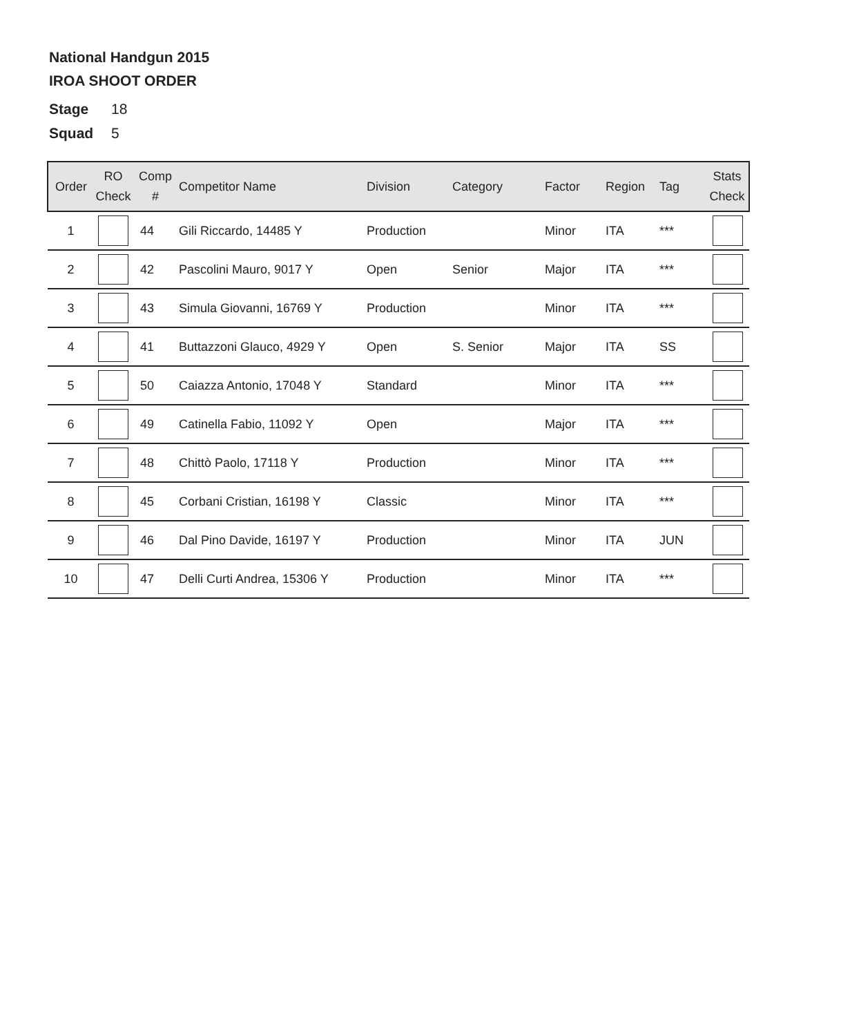National Handgun 2015
IROA SHOOT ORDER
Stage 18
Squad 5
| Order | RO Check | Comp # | Competitor Name | Division | Category | Factor | Region | Tag | Stats Check |
| --- | --- | --- | --- | --- | --- | --- | --- | --- | --- |
| 1 | | 44 | Gili Riccardo, 14485 Y | Production | | Minor | ITA | *** | |
| 2 | | 42 | Pascolini Mauro, 9017 Y | Open | Senior | Major | ITA | *** | |
| 3 | | 43 | Simula Giovanni, 16769 Y | Production | | Minor | ITA | *** | |
| 4 | | 41 | Buttazzoni Glauco, 4929 Y | Open | S. Senior | Major | ITA | SS | |
| 5 | | 50 | Caiazza Antonio, 17048 Y | Standard | | Minor | ITA | *** | |
| 6 | | 49 | Catinella Fabio, 11092 Y | Open | | Major | ITA | *** | |
| 7 | | 48 | Chittò Paolo, 17118 Y | Production | | Minor | ITA | *** | |
| 8 | | 45 | Corbani Cristian, 16198 Y | Classic | | Minor | ITA | *** | |
| 9 | | 46 | Dal Pino Davide, 16197 Y | Production | | Minor | ITA | JUN | |
| 10 | | 47 | Delli Curti Andrea, 15306 Y | Production | | Minor | ITA | *** | |